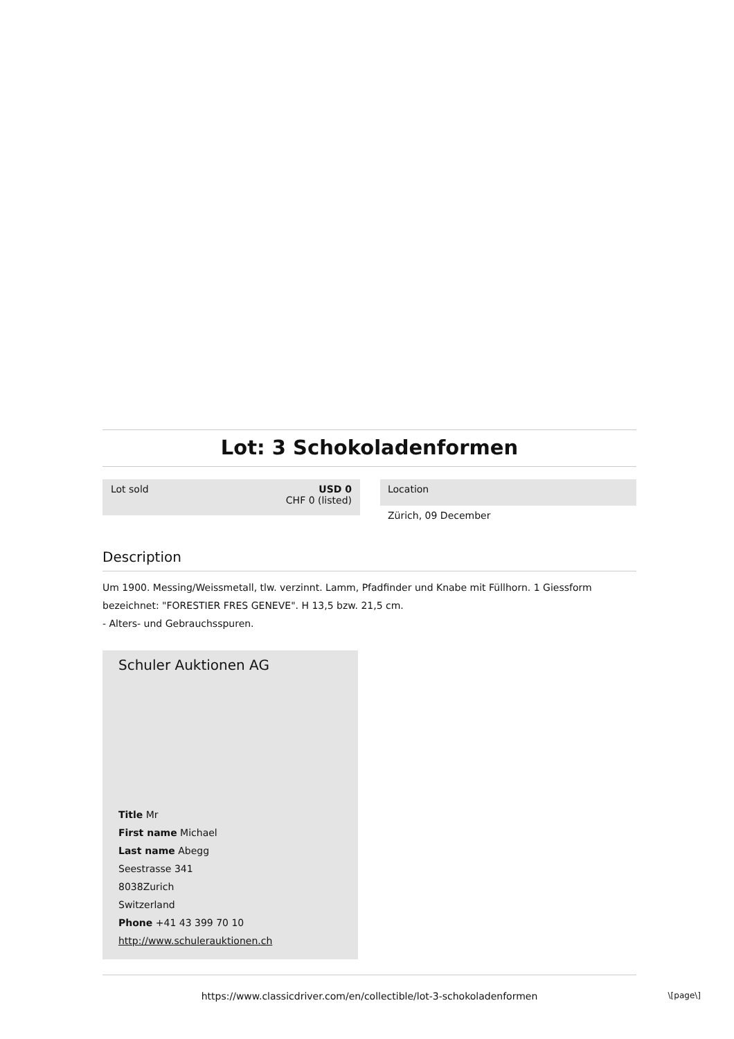Lot: 3 Schokoladenformen
Lot sold USD 0
CHF 0 (listed)
Location
Zürich, 09 December
Description
Um 1900. Messing/Weissmetall, tlw. verzinnt. Lamm, Pfadfinder und Knabe mit Füllhorn. 1 Giessform bezeichnet: "FORESTIER FRES GENEVE". H 13,5 bzw. 21,5 cm.
- Alters- und Gebrauchsspuren.
Schuler Auktionen AG
Title Mr
First name Michael
Last name Abegg
Seestrasse 341
8038Zurich
Switzerland
Phone +41 43 399 70 10
http://www.schulerauktionen.ch
https://www.classicdriver.com/en/collectible/lot-3-schokoladenformen
\[page\]